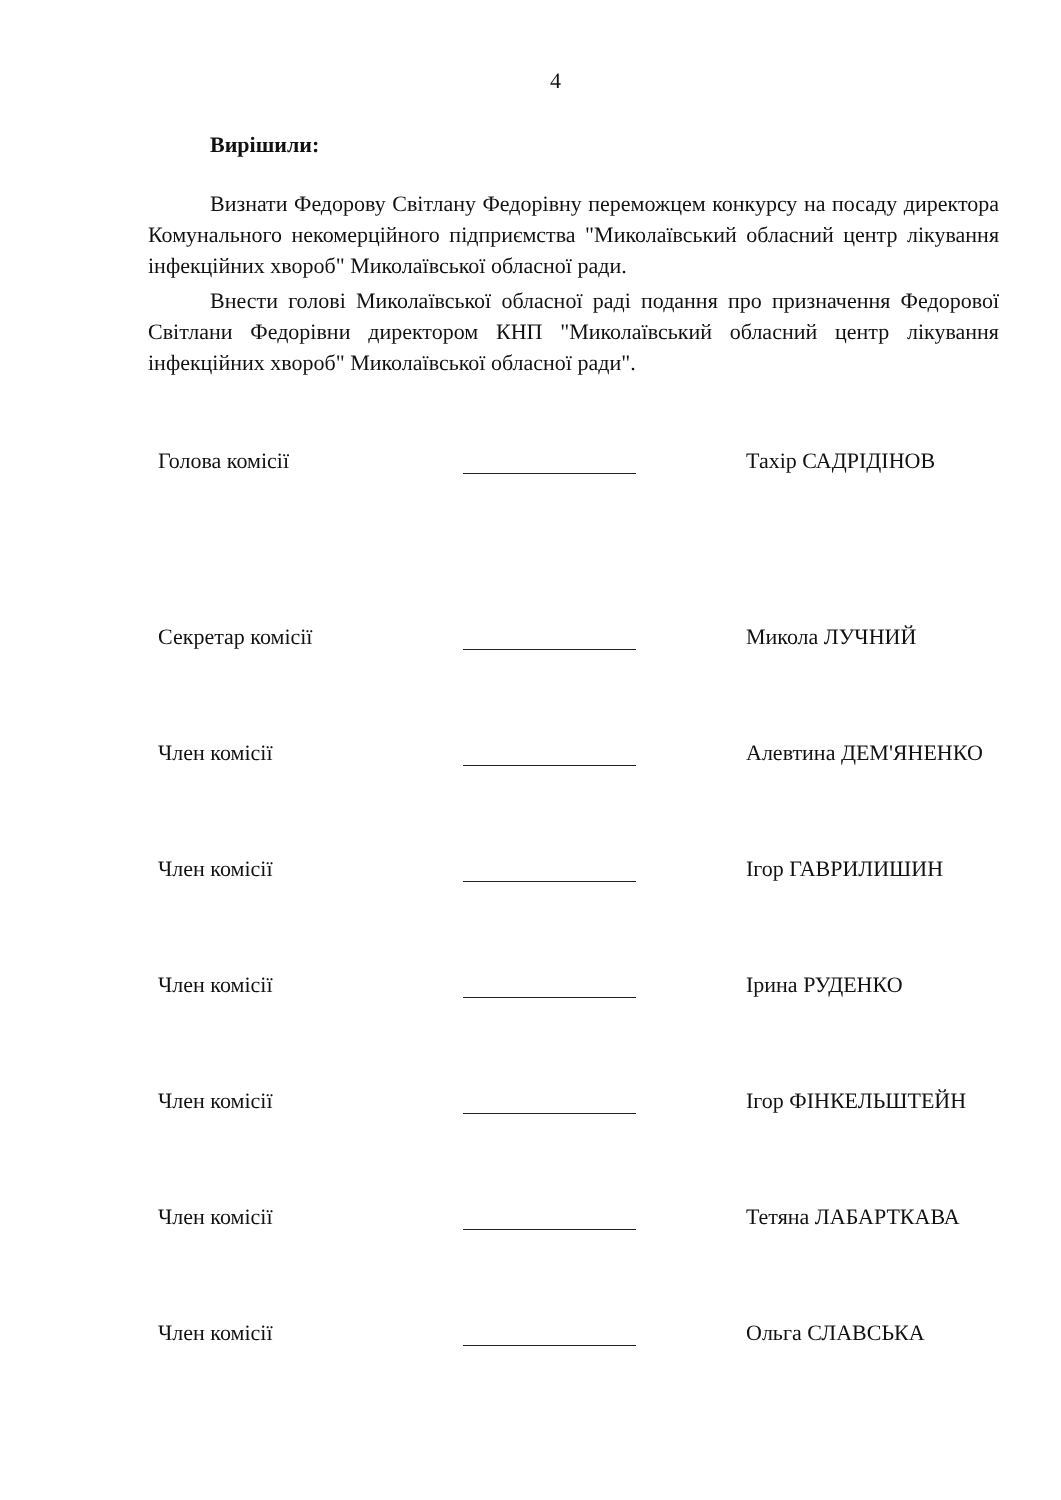4
Вирішили:
Визнати Федорову Світлану Федорівну переможцем конкурсу на посаду директора Комунального некомерційного підприємства "Миколаївський обласний центр лікування інфекційних хвороб" Миколаївської обласної ради.
Внести голові Миколаївської обласної раді подання про призначення Федорової Світлани Федорівни директором КНП "Миколаївський обласний центр лікування інфекційних хвороб" Миколаївської обласної ради".
Голова комісії
Тахір САДРІДІНОВ
Секретар комісії
Микола ЛУЧНИЙ
Член комісії
Алевтина ДЕМ'ЯНЕНКО
Член комісії
Ігор ГАВРИЛИШИН
Член комісії
Ірина РУДЕНКО
Член комісії
Ігор ФІНКЕЛЬШТЕЙН
Член комісії
Тетяна ЛАБАРТКАВА
Член комісії
Ольга СЛАВСЬКА